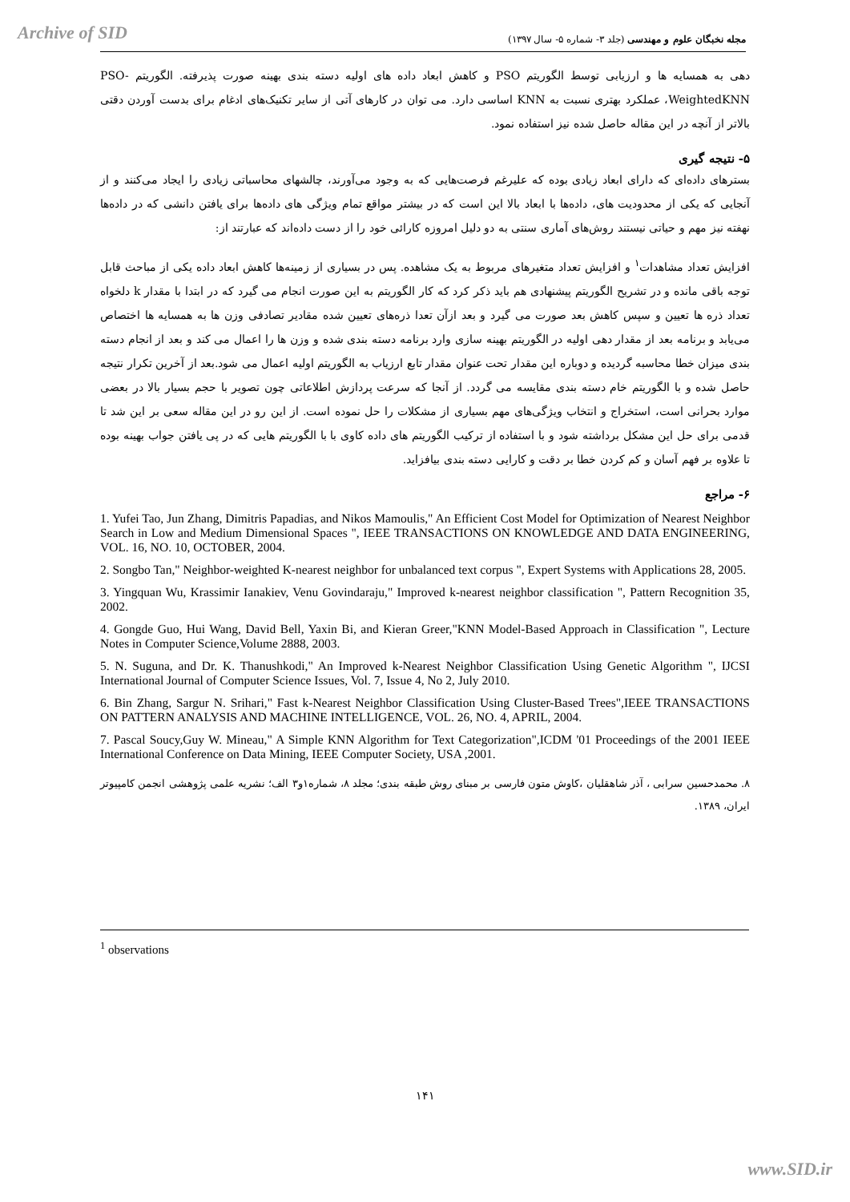Archive of SID
مجله نخبگان علوم و مهندسی (جلد ۳- شماره ۵- سال ۱۳۹۷)
دهی به همسایه ها و ارزیابی توسط الگوریتم PSO و کاهش ابعاد داده های اولیه دسته بندی بهینه صورت پذیرفته. الگوریتم PSO-WeightedKNN، عملکرد بهتری نسبت به KNN اساسی دارد. می توان در کارهای آتی از سایر تکنیک‌های ادغام برای بدست آوردن دقتی بالاتر از آنچه در این مقاله حاصل شده نیز استفاده نمود.
۵- نتیجه گیری
بسترهای داده‌ای که دارای ابعاد زیادی بوده که علیرغم فرصت‌هایی که به وجود می‌آورند، چالشهای محاسباتی زیادی را ایجاد می‌کنند و از آنجایی که یکی از محدودیت های، داده‌ها با ابعاد بالا این است که در بیشتر مواقع تمام ویژگی های داده‌ها برای یافتن دانشی که در داده‌ها نهفته نیز مهم و حیاتی نیستند روش‌های آماری سنتی به دو دلیل امروزه کارائی خود را از دست داده‌اند که عبارتند از:
افزایش تعداد مشاهدات<sup>۱</sup> و افزایش تعداد متغیرهای مربوط به یک مشاهده. پس در بسیاری از زمینه‌ها کاهش ابعاد داده یکی از مباحث قابل توجه باقی مانده و در تشریح الگوریتم پیشنهادی هم باید ذکر کرد که کار الگوریتم به این صورت انجام می گیرد که در ابتدا با مقدار k دلخواه تعداد ذره ها تعیین و سپس کاهش بعد صورت می گیرد و بعد ازآن تعدا ذره‌های تعیین شده مقادیر تصادفی وزن ها به همسایه ها اختصاص می‌یابد و برنامه بعد از مقدار دهی اولیه در الگوریتم بهینه سازی وارد برنامه دسته بندی شده و وزن ها را اعمال می کند و بعد از انجام دسته بندی میزان خطا محاسبه گردیده و دوباره این مقدار تحت عنوان مقدار تابع ارزیاب به الگوریتم اولیه اعمال می شود.بعد از آخرین تکرار نتیجه حاصل شده و با الگوریتم خام دسته بندی مقایسه می گردد. از آنجا که سرعت پردازش اطلاعاتی چون تصویر با حجم بسیار بالا در بعضی موارد بحرانی است، استخراج و انتخاب ویژگی‌های مهم بسیاری از مشکلات را حل نموده است. از این رو در این مقاله سعی بر این شد تا قدمی برای حل این مشکل برداشته شود و با استفاده از ترکیب الگوریتم های داده کاوی با با الگوریتم هایی که در پی یافتن جواب بهینه بوده تا علاوه بر فهم آسان و کم کردن خطا بر دقت و کارایی دسته بندی بیافزاید.
۶- مراجع
1. Yufei Tao, Jun Zhang, Dimitris Papadias, and Nikos Mamoulis," An Efficient Cost Model for Optimization of Nearest Neighbor Search in Low and Medium Dimensional Spaces ", IEEE TRANSACTIONS ON KNOWLEDGE AND DATA ENGINEERING, VOL. 16, NO. 10, OCTOBER, 2004.
2. Songbo Tan," Neighbor-weighted K-nearest neighbor for unbalanced text corpus ", Expert Systems with Applications 28, 2005.
3. Yingquan Wu, Krassimir Ianakiev, Venu Govindaraju," Improved k-nearest neighbor classification ", Pattern Recognition 35, 2002.
4. Gongde Guo, Hui Wang, David Bell, Yaxin Bi, and Kieran Greer,"KNN Model-Based Approach in Classification ", Lecture Notes in Computer Science,Volume 2888, 2003.
5. N. Suguna, and Dr. K. Thanushkodi," An Improved k-Nearest Neighbor Classification Using Genetic Algorithm ", IJCSI International Journal of Computer Science Issues, Vol. 7, Issue 4, No 2, July 2010.
6. Bin Zhang, Sargur N. Srihari," Fast k-Nearest Neighbor Classification Using Cluster-Based Trees",IEEE TRANSACTIONS ON PATTERN ANALYSIS AND MACHINE INTELLIGENCE, VOL. 26, NO. 4, APRIL, 2004.
7. Pascal Soucy,Guy W. Mineau," A Simple KNN Algorithm for Text Categorization",ICDM '01 Proceedings of the 2001 IEEE International Conference on Data Mining, IEEE Computer Society, USA ,2001.
۸. محمدحسین سرابی ، آذر شاهقلیان ،کاوش متون فارسی بر مبنای روش طبقه بندی؛ مجلد ۸، شماره۱و۳ الف؛ نشریه علمی پژوهشی انجمن کامپیوتر ایران، ۱۳۸۹.
<sup>1</sup> observations
۱۴۱
www.SID.ir